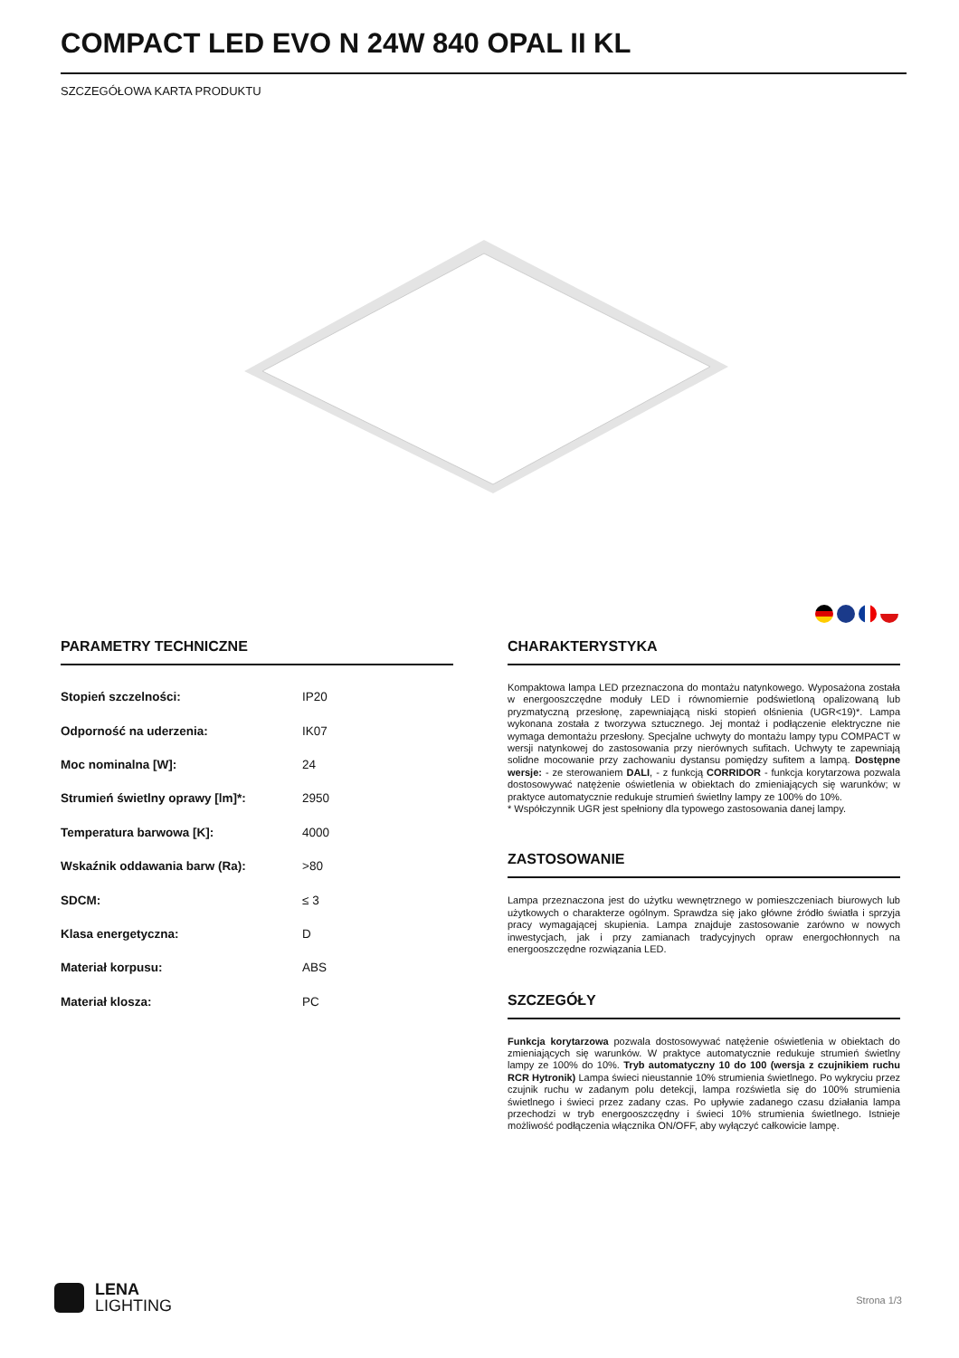COMPACT LED EVO N 24W 840 OPAL II KL
SZCZEGÓŁOWA KARTA PRODUKTU
PARAMETRY TECHNICZNE
| Stopień szczelności: | IP20 |
| Odporność na uderzenia: | IK07 |
| Moc nominalna [W]: | 24 |
| Strumień świetlny oprawy [lm]*: | 2950 |
| Temperatura barwowa [K]: | 4000 |
| Wskaźnik oddawania barw (Ra): | >80 |
| SDCM: | ≤ 3 |
| Klasa energetyczna: | D |
| Materiał korpusu: | ABS |
| Materiał klosza: | PC |
CHARAKTERYSTYKA
Kompaktowa lampa LED przeznaczona do montażu natynkowego. Wyposażona została w energooszczędne moduły LED i równomiernie podświetloną opalizowaną lub pryzmatyczną przesłonę, zapewniającą niski stopień olśnienia (UGR<19)*. Lampa wykonana została z tworzywa sztucznego. Jej montaż i podłączenie elektryczne nie wymaga demontażu przesłony. Specjalne uchwyty do montażu lampy typu COMPACT w wersji natynkowej do zastosowania przy nierównych sufitach. Uchwyty te zapewniają solidne mocowanie przy zachowaniu dystansu pomiędzy sufitem a lampą. Dostępne wersje: - ze sterowaniem DALI, - z funkcją CORRIDOR - funkcja korytarzowa pozwala dostosowywać natężenie oświetlenia w obiektach do zmieniających się warunków; w praktyce automatycznie redukuje strumień świetlny lampy ze 100% do 10%.
* Współczynnik UGR jest spełniony dla typowego zastosowania danej lampy.
ZASTOSOWANIE
Lampa przeznaczona jest do użytku wewnętrznego w pomieszczeniach biurowych lub użytkowych o charakterze ogólnym. Sprawdza się jako główne źródło światła i sprzyja pracy wymagającej skupienia. Lampa znajduje zastosowanie zarówno w nowych inwestycjach, jak i przy zamianach tradycyjnych opraw energochłonnych na energooszczędne rozwiązania LED.
SZCZEGÓŁY
Funkcja korytarzowa pozwala dostosowywać natężenie oświetlenia w obiektach do zmieniających się warunków. W praktyce automatycznie redukuje strumień świetlny lampy ze 100% do 10%. Tryb automatyczny 10 do 100 (wersja z czujnikiem ruchu RCR Hytronik) Lampa świeci nieustannie 10% strumienia świetlnego. Po wykryciu przez czujnik ruchu w zadanym polu detekcji, lampa rozświetla się do 100% strumienia świetlnego i świeci przez zadany czas. Po upływie zadanego czasu działania lampa przechodzi w tryb energooszczędny i świeci 10% strumienia świetlnego. Istnieje możliwość podłączenia włącznika ON/OFF, aby wyłączyć całkowicie lampę.
LENA
LIGHTING
Strona 1/3